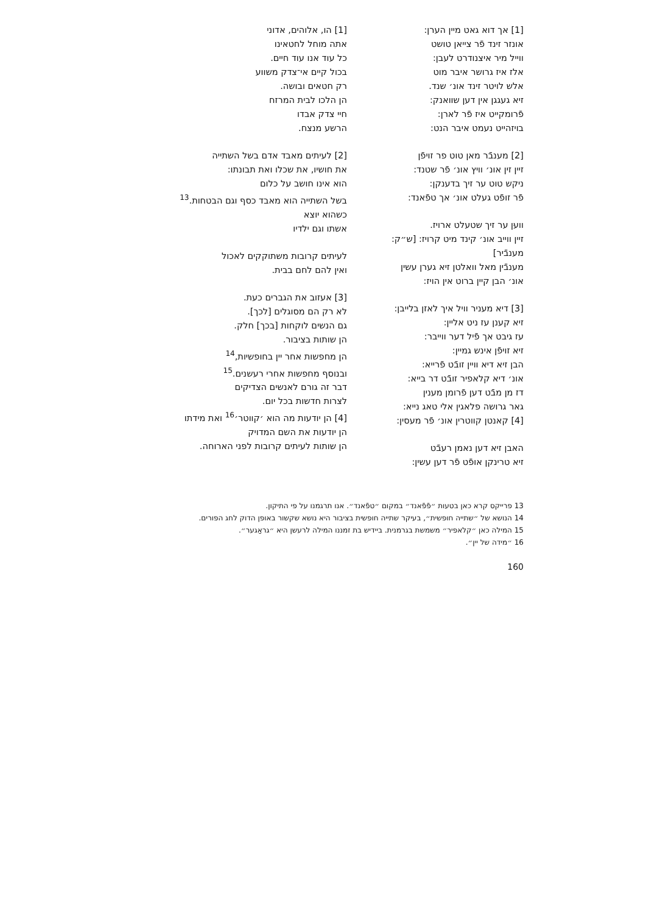[1] אך דוא גאט מיין הערן:
אונזר זינד פֿר צייאן טושט
ווייל מיר איצנודרט לעבן:
אלז איז גרושר איבר מוט
אלש לויטר זינד אונ׳ שנד.
זיא געגגן אין דען שוואנק:
פֿרומקייט איז פֿר לארן:
בויזהייט נעמט איבר הנט:
[2] מענבֿר מאן טוט פר זויפֿן
זיין זין אונ׳ וויץ אונ׳ פֿר שטנד:
ניקש טוט ער זיך בדענקן:
פֿר זופֿט געלט אונ׳ אך טפֿאנד:
וועןּ ער זיך שטעלט ארויז.
זיין ווייב אונ׳ קינד מיט קרויז: [ש״ק: מענבֿיר]
מענבֿין מאל וואלטן זיא גערן עשין
אונ׳ הבן קיין ברוט אין הויז:
[3] דיא מעניר וויל איך לאזן בלייבן:
זיא קענן עז ניט אליין:
עז גיבט אך פֿיל דער ווייבר:
זיא זויפֿן אינש גמיין:
הבן זיא דיא וויין זובֿט פֿרייא:
אונ׳ דיא קלאפיר זובֿט דר בייא:
דז מן מבֿט דען פֿרומן מענין
גאר גרושה פלאגין אלי טאג נייא:
[4] קאנטן קווטרין אונ׳ פֿר מעסין:
האבן זיא דען נאמן רעבֿט
זיא טרינקן אופֿט פֿר דען עשין:
[1] הו, אלוהים, אדוני
אתה מוחל לחטאינו
כל עוד אנו עוד חיים.
בכול קיים אי־צדק משווע
רק חטאים ובושה.
הן הלכו לבית המרזח
חיי צדק אבדו
הרשע מנצח.
[2] לעיתים מאבד אדם בשל השתייה
את חושיו, את שכלו ואת תבונתו:
הוא אינו חושב על כלום
בשל השתייה הוא מאבד כסף וגם הבטחות.<sup>13</sup>
כשהוא יוצא
אשתו וגם ילדיו
לעיתים קרובות משתוקקים לאכול
ואין להם לחם בבית.
[3] אעזוב את הגברים כעת.
לא רק הם מסוגלים [לכך].
גם הנשים לוקחות [בכך] חלק.
הן שותות בציבור.
הן מחפשות אחר יין בחופשיות,<sup>14</sup>
ובנוסף מחפשות אחרי רעשנים.<sup>15</sup>
דבר זה גורם לאנשים הצדיקים
לצרות חדשות בכל יום.
[4] הן יודעות מה הוא ׳קווטר׳<sup>16</sup> ואת מידתו
הן יודעות את השם המדויק
הן שותות לעיתים קרובות לפני הארוחה.
13 פרייקס קרא כאן בטעות ״פֿפֿאנד״ במקום ״טפֿאנד״. אנו תרגמנו על פי התיקון.
14 הנושא של ״שתייה חופשית״, בעיקר שתייה חופשית בציבור היא נושא שקשור באופן הדוק לחג הפורים.
15 המילה כאן ״קלאפיר״ משמשת בגרמנית. ביידיש בת זמננו המילה לרעשן היא ״גראַגער״.
16 ״מידה של יין״.
160